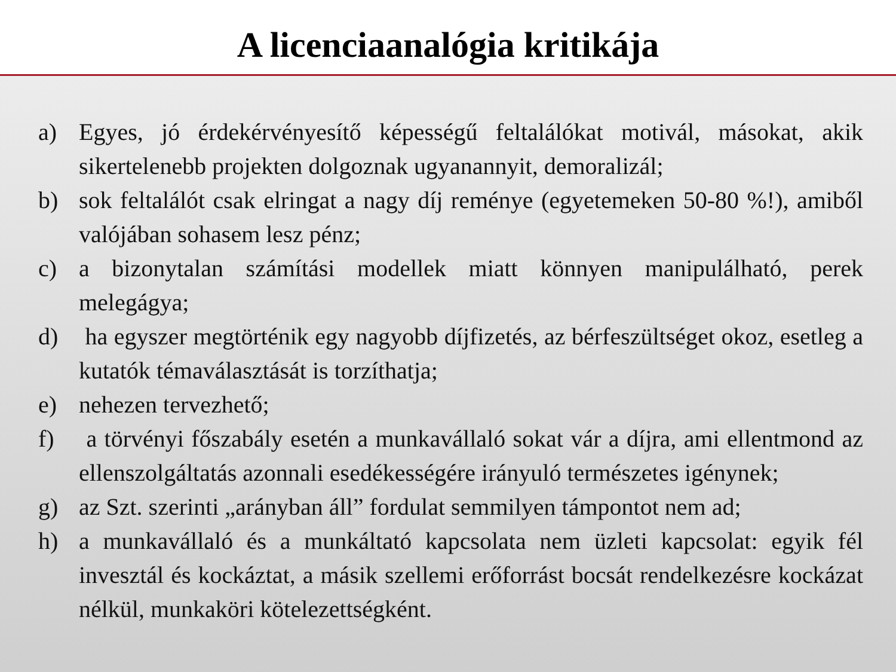A licenciaanalógia kritikája
a) Egyes, jó érdekérvényesítő képességű feltalálókat motivál, másokat, akik sikertelenebb projekten dolgoznak ugyanannyit, demoralizál;
b) sok feltalálót csak elringat a nagy díj reménye (egyetemeken 50-80 %!), amiből valójában sohasem lesz pénz;
c) a bizonytalan számítási modellek miatt könnyen manipulálható, perek melegágya;
d) ha egyszer megtörténik egy nagyobb díjfizetés, az bérfeszültséget okoz, esetleg a kutatók témaválasztását is torzíthatja;
e) nehezen tervezhető;
f) a törvényi főszabály esetén a munkavállaló sokat vár a díjra, ami ellentmond az ellenszolgáltatás azonnali esedékességére irányuló természetes igénynek;
g) az Szt. szerinti „arányban áll” fordulat semmilyen támpontot nem ad;
h) a munkavállaló és a munkáltató kapcsolata nem üzleti kapcsolat: egyik fél invesztál és kockáztat, a másik szellemi erőforrást bocsát rendelkezésre kockázat nélkül, munkaköri kötelezettségként.